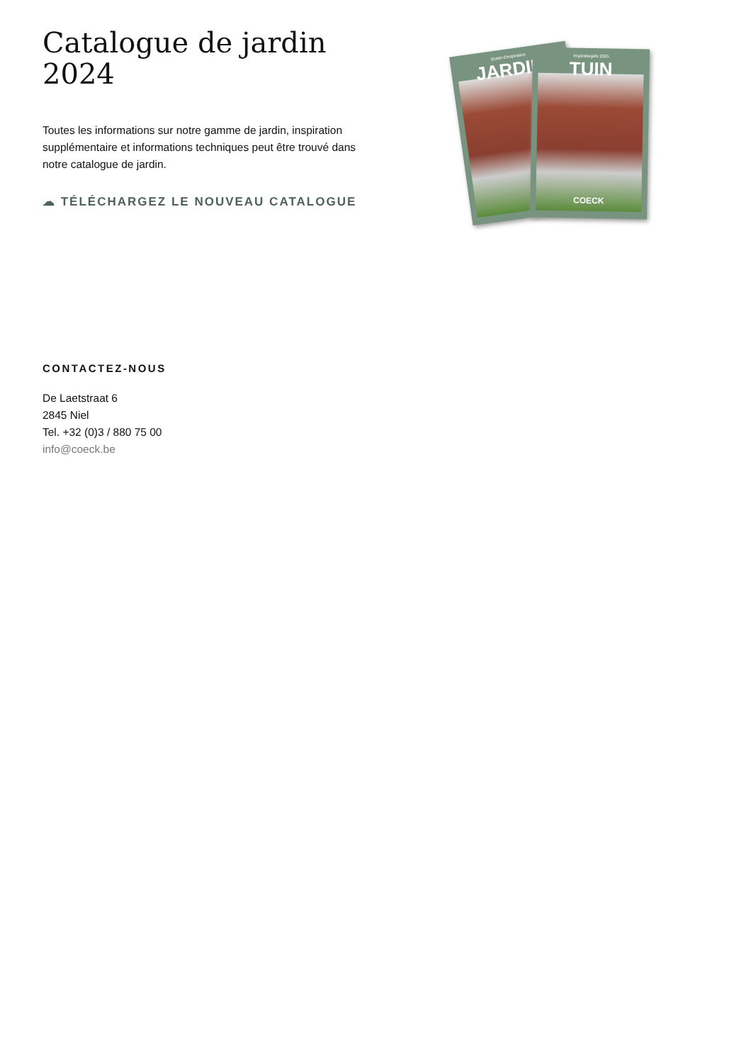Catalogue de jardin 2024
Toutes les informations sur notre gamme de jardin, inspiration supplémentaire et informations techniques peut être trouvé dans notre catalogue de jardin.
☁ TÉLÉCHARGEZ LE NOUVEAU CATALOGUE
Guide d'inspiration
JARDIN
Inspiratiegids 2025
TUIN
COECK
CONTACTEZ-NOUS
De Laetstraat 6
2845 Niel
Tel. +32 (0)3 / 880 75 00
info@coeck.be